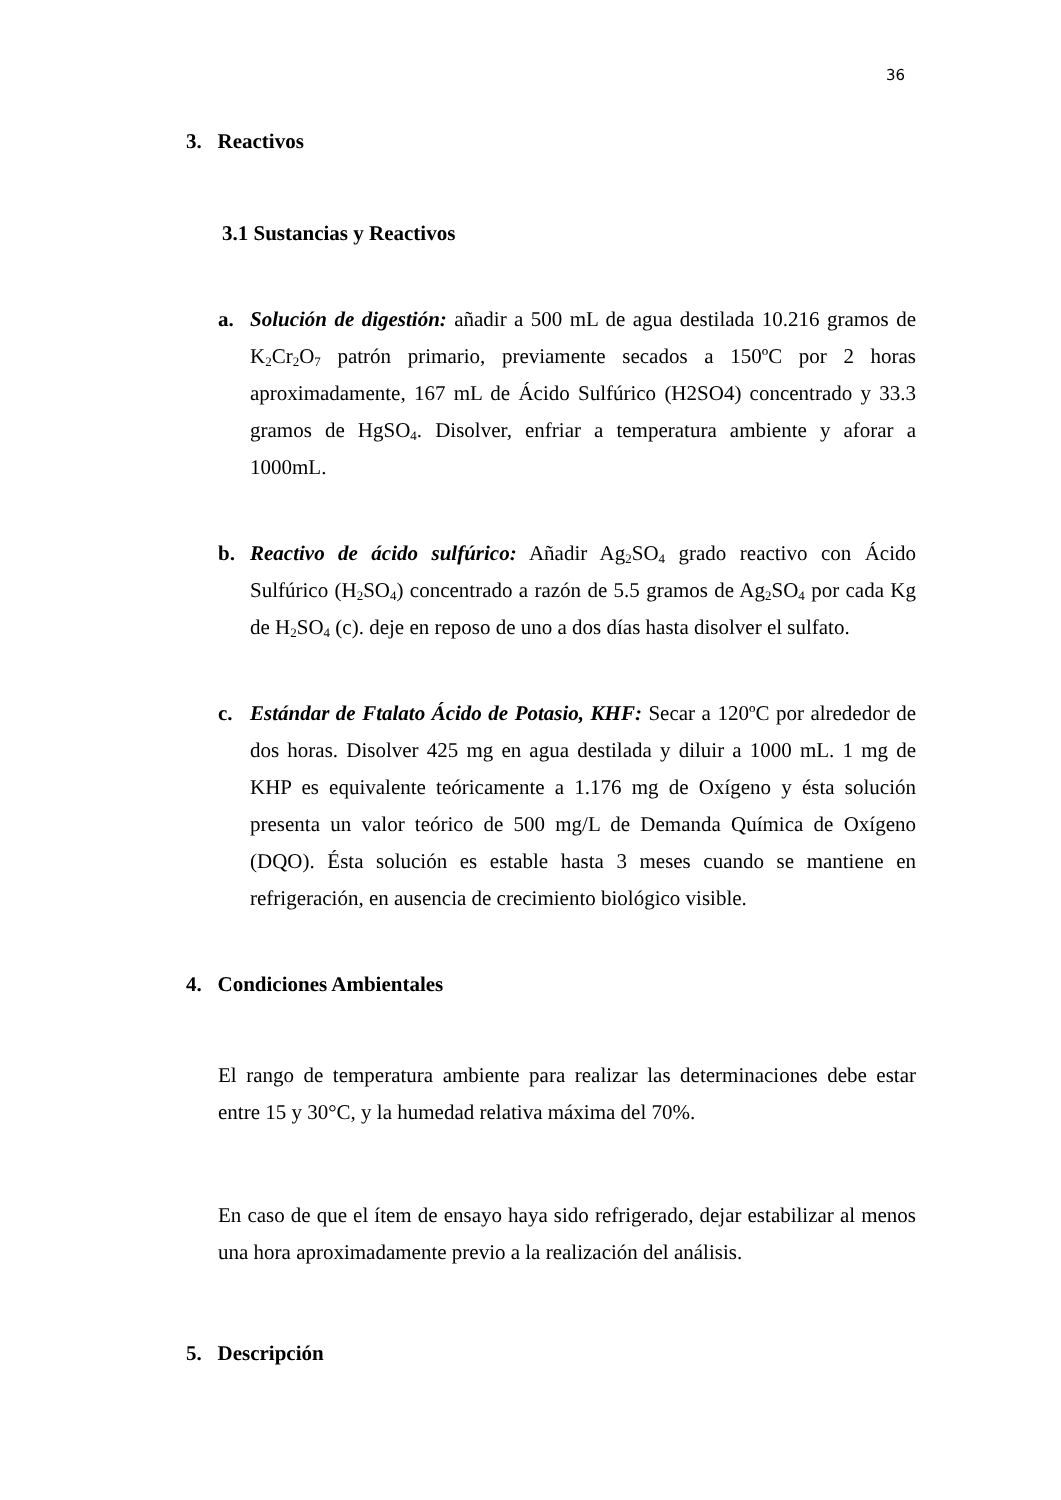36
3. Reactivos
3.1 Sustancias y Reactivos
a. Solución de digestión: añadir a 500 mL de agua destilada 10.216 gramos de K<sub>2</sub>Cr<sub>2</sub>O<sub>7</sub> patrón primario, previamente secados a 150ºC por 2 horas aproximadamente, 167 mL de Ácido Sulfúrico (H2SO4) concentrado y 33.3 gramos de HgSO<sub>4</sub>. Disolver, enfriar a temperatura ambiente y aforar a 1000mL.
b. Reactivo de ácido sulfúrico: Añadir Ag<sub>2</sub>SO<sub>4</sub> grado reactivo con Ácido Sulfúrico (H<sub>2</sub>SO<sub>4</sub>) concentrado a razón de 5.5 gramos de Ag<sub>2</sub>SO<sub>4</sub> por cada Kg de H<sub>2</sub>SO<sub>4</sub> (c). deje en reposo de uno a dos días hasta disolver el sulfato.
c. Estándar de Ftalato Ácido de Potasio, KHF: Secar a 120ºC por alrededor de dos horas. Disolver 425 mg en agua destilada y diluir a 1000 mL. 1 mg de KHP es equivalente teóricamente a 1.176 mg de Oxígeno y ésta solución presenta un valor teórico de 500 mg/L de Demanda Química de Oxígeno (DQO). Ésta solución es estable hasta 3 meses cuando se mantiene en refrigeración, en ausencia de crecimiento biológico visible.
4. Condiciones Ambientales
El rango de temperatura ambiente para realizar las determinaciones debe estar entre 15 y 30°C, y la humedad relativa máxima del 70%.
En caso de que el ítem de ensayo haya sido refrigerado, dejar estabilizar al menos una hora aproximadamente previo a la realización del análisis.
5. Descripción